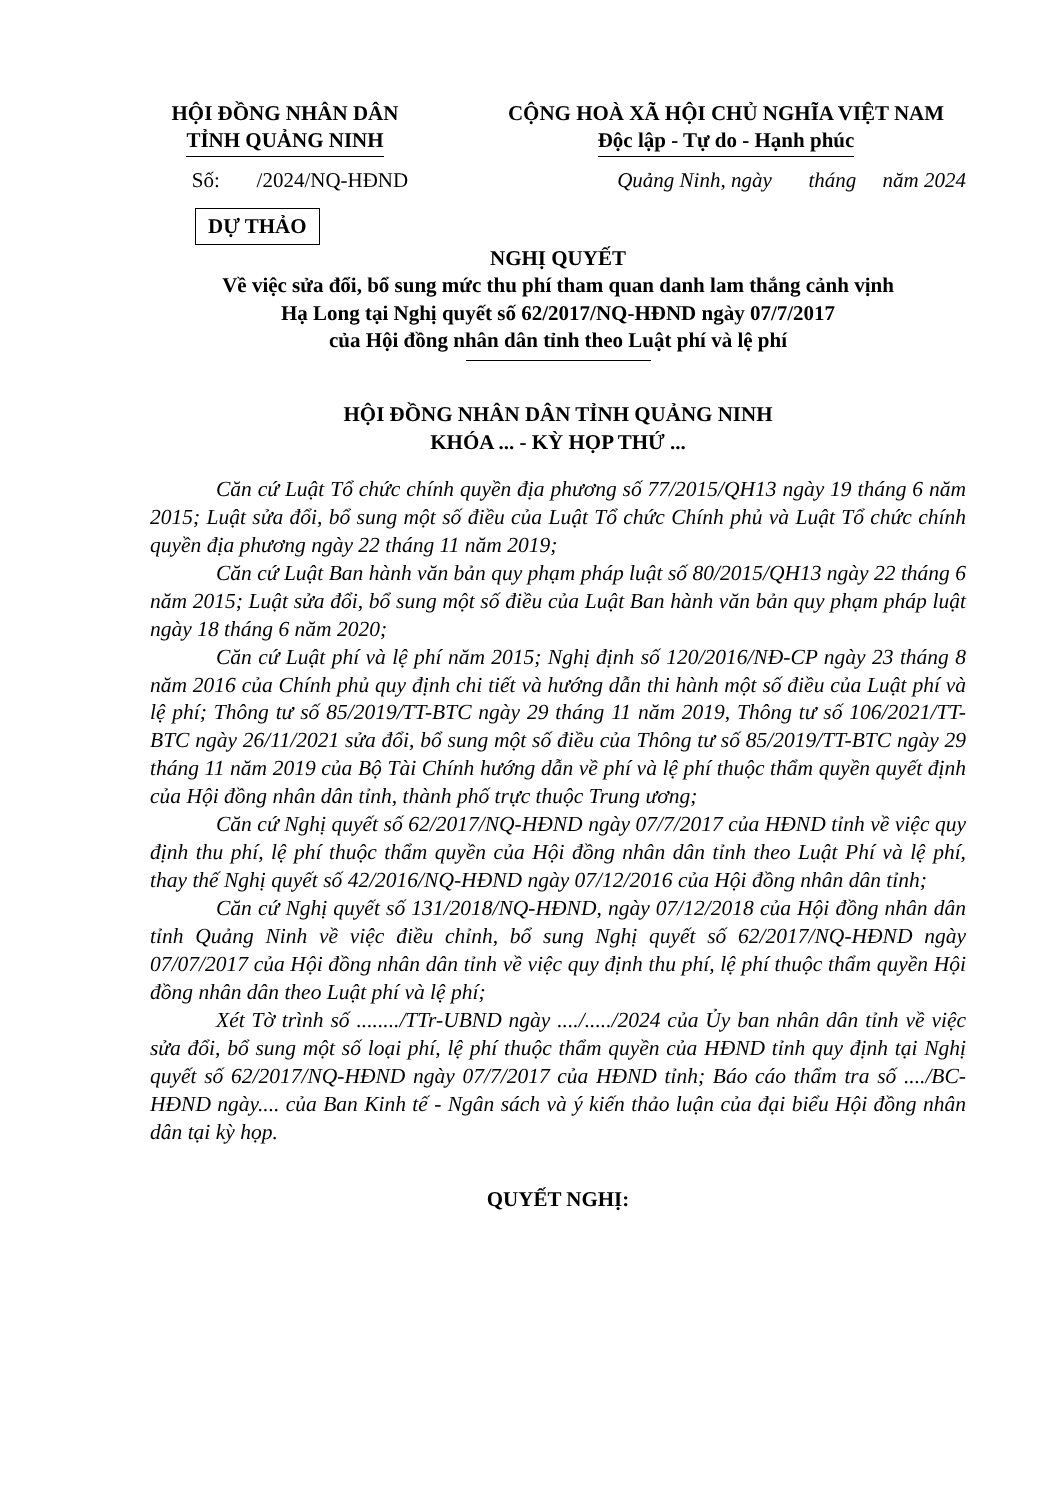HỘI ĐỒNG NHÂN DÂN
TỈNH QUẢNG NINH
CỘNG HOÀ XÃ HỘI CHỦ NGHĨA VIỆT NAM
Độc lập - Tự do - Hạnh phúc
Số: /2024/NQ-HĐND Quảng Ninh, ngày tháng năm 2024
DỰ THẢO
NGHỊ QUYẾT
Về việc sửa đổi, bổ sung mức thu phí tham quan danh lam thắng cảnh vịnh
Hạ Long tại Nghị quyết số 62/2017/NQ-HĐND ngày 07/7/2017
của Hội đồng nhân dân tỉnh theo Luật phí và lệ phí
HỘI ĐỒNG NHÂN DÂN TỈNH QUẢNG NINH
KHÓA ... - KỲ HỌP THỨ ...
Căn cứ Luật Tổ chức chính quyền địa phương số 77/2015/QH13 ngày 19 tháng 6 năm 2015; Luật sửa đổi, bổ sung một số điều của Luật Tổ chức Chính phủ và Luật Tổ chức chính quyền địa phương ngày 22 tháng 11 năm 2019;
Căn cứ Luật Ban hành văn bản quy phạm pháp luật số 80/2015/QH13 ngày 22 tháng 6 năm 2015; Luật sửa đổi, bổ sung một số điều của Luật Ban hành văn bản quy phạm pháp luật ngày 18 tháng 6 năm 2020;
Căn cứ Luật phí và lệ phí năm 2015; Nghị định số 120/2016/NĐ-CP ngày 23 tháng 8 năm 2016 của Chính phủ quy định chi tiết và hướng dẫn thi hành một số điều của Luật phí và lệ phí; Thông tư số 85/2019/TT-BTC ngày 29 tháng 11 năm 2019, Thông tư số 106/2021/TT-BTC ngày 26/11/2021 sửa đổi, bổ sung một số điều của Thông tư số 85/2019/TT-BTC ngày 29 tháng 11 năm 2019 của Bộ Tài Chính hướng dẫn về phí và lệ phí thuộc thẩm quyền quyết định của Hội đồng nhân dân tỉnh, thành phố trực thuộc Trung ương;
Căn cứ Nghị quyết số 62/2017/NQ-HĐND ngày 07/7/2017 của HĐND tỉnh về việc quy định thu phí, lệ phí thuộc thẩm quyền của Hội đồng nhân dân tỉnh theo Luật Phí và lệ phí, thay thế Nghị quyết số 42/2016/NQ-HĐND ngày 07/12/2016 của Hội đồng nhân dân tỉnh;
Căn cứ Nghị quyết số 131/2018/NQ-HĐND, ngày 07/12/2018 của Hội đồng nhân dân tỉnh Quảng Ninh về việc điều chỉnh, bổ sung Nghị quyết số 62/2017/NQ-HĐND ngày 07/07/2017 của Hội đồng nhân dân tỉnh về việc quy định thu phí, lệ phí thuộc thẩm quyền Hội đồng nhân dân theo Luật phí và lệ phí;
Xét Tờ trình số ......../TTr-UBND ngày ..../...../2024 của Ủy ban nhân dân tỉnh về việc sửa đổi, bổ sung một số loại phí, lệ phí thuộc thẩm quyền của HĐND tỉnh quy định tại Nghị quyết số 62/2017/NQ-HĐND ngày 07/7/2017 của HĐND tỉnh; Báo cáo thẩm tra số ..../BC-HĐND ngày.... của Ban Kinh tế - Ngân sách và ý kiến thảo luận của đại biểu Hội đồng nhân dân tại kỳ họp.
QUYẾT NGHỊ: